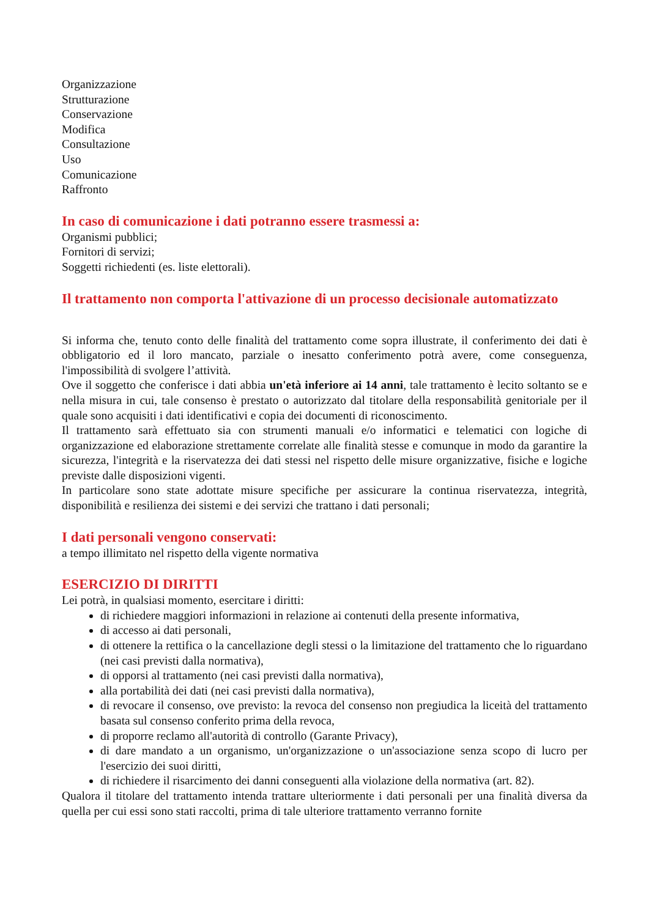Organizzazione
Strutturazione
Conservazione
Modifica
Consultazione
Uso
Comunicazione
Raffronto
In caso di comunicazione i dati potranno essere trasmessi a:
Organismi pubblici;
Fornitori di servizi;
Soggetti richiedenti (es. liste elettorali).
Il trattamento non comporta l'attivazione di un processo decisionale automatizzato
Si informa che, tenuto conto delle finalità del trattamento come sopra illustrate, il conferimento dei dati è obbligatorio ed il loro mancato, parziale o inesatto conferimento potrà avere, come conseguenza, l'impossibilità di svolgere l’attività.
Ove il soggetto che conferisce i dati abbia un'età inferiore ai 14 anni, tale trattamento è lecito soltanto se e nella misura in cui, tale consenso è prestato o autorizzato dal titolare della responsabilità genitoriale per il quale sono acquisiti i dati identificativi e copia dei documenti di riconoscimento.
Il trattamento sarà effettuato sia con strumenti manuali e/o informatici e telematici con logiche di organizzazione ed elaborazione strettamente correlate alle finalità stesse e comunque in modo da garantire la sicurezza, l'integrità e la riservatezza dei dati stessi nel rispetto delle misure organizzative, fisiche e logiche previste dalle disposizioni vigenti.
In particolare sono state adottate misure specifiche per assicurare la continua riservatezza, integrità, disponibilità e resilienza dei sistemi e dei servizi che trattano i dati personali;
I dati personali vengono conservati:
a tempo illimitato nel rispetto della vigente normativa
ESERCIZIO DI DIRITTI
Lei potrà, in qualsiasi momento, esercitare i diritti:
di richiedere maggiori informazioni in relazione ai contenuti della presente informativa,
di accesso ai dati personali,
di ottenere la rettifica o la cancellazione degli stessi o la limitazione del trattamento che lo riguardano (nei casi previsti dalla normativa),
di opporsi al trattamento (nei casi previsti dalla normativa),
alla portabilità dei dati (nei casi previsti dalla normativa),
di revocare il consenso, ove previsto: la revoca del consenso non pregiudica la liceità del trattamento basata sul consenso conferito prima della revoca,
di proporre reclamo all'autorità di controllo (Garante Privacy),
di dare mandato a un organismo, un'organizzazione o un'associazione senza scopo di lucro per l'esercizio dei suoi diritti,
di richiedere il risarcimento dei danni conseguenti alla violazione della normativa (art. 82).
Qualora il titolare del trattamento intenda trattare ulteriormente i dati personali per una finalità diversa da quella per cui essi sono stati raccolti, prima di tale ulteriore trattamento verranno fornite